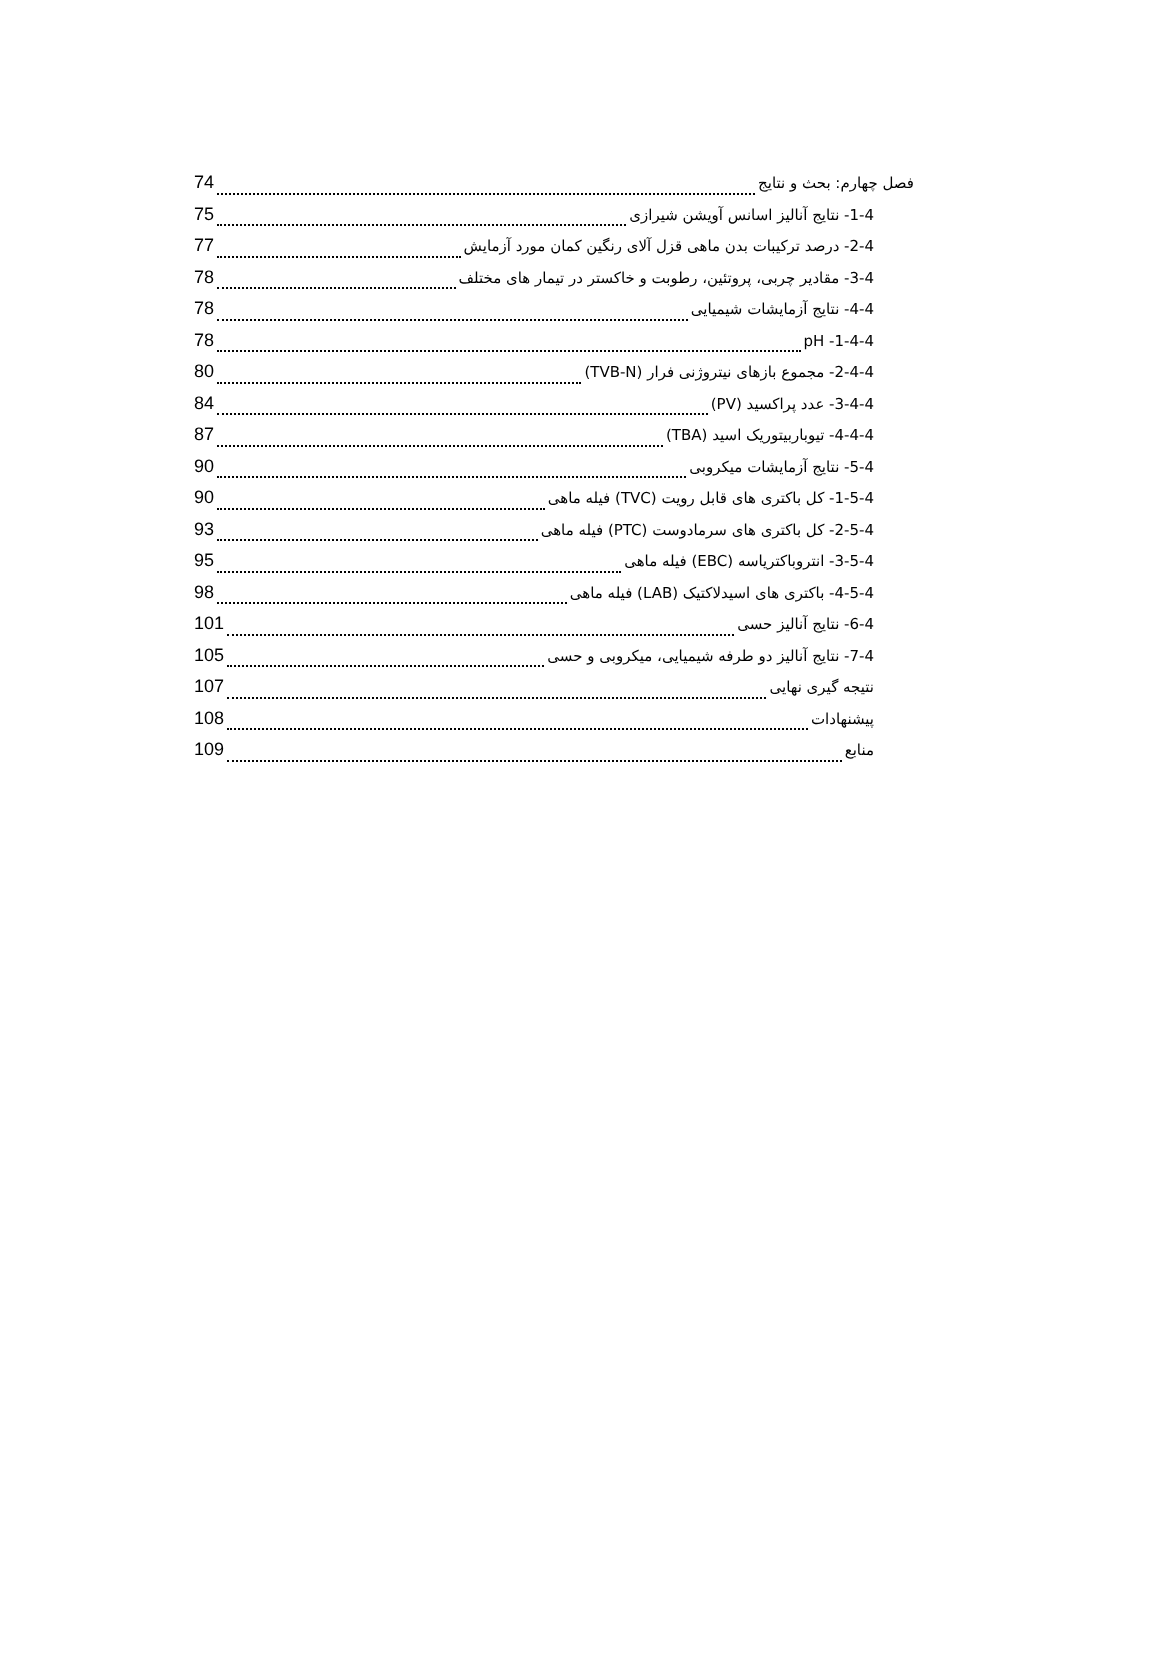فصل چهارم: بحث و نتایج 74
1-4- نتایج آنالیز اسانس آویشن شیرازی 75
2-4- درصد ترکیبات بدن ماهی قزل آلای رنگین کمان مورد آزمایش 77
3-4- مقادیر چربی، پروتئین، رطوبت و خاکستر در تیمار های مختلف 78
4-4- نتایج آزمایشات شیمیایی 78
1-4-4- pH 78
2-4-4- مجموع بازهای نیتروژنی فرار (TVB-N) 80
3-4-4- عدد پراکسید (PV) 84
4-4-4- تیوباربیتوریک اسید (TBA) 87
5-4- نتایج آزمایشات میکروبی 90
1-5-4- کل باکتری های قابل رویت (TVC) فیله ماهی 90
2-5-4- کل باکتری های سرمادوست (PTC) فیله ماهی 93
3-5-4- انتروباکتریاسه (EBC) فیله ماهی 95
4-5-4- باکتری های اسیدلاکتیک (LAB) فیله ماهی 98
6-4- نتایج آنالیز حسی 101
7-4- نتایج آنالیز دو طرفه شیمیایی، میکروبی و حسی 105
نتیجه گیری نهایی 107
پیشنهادات 108
منابع 109